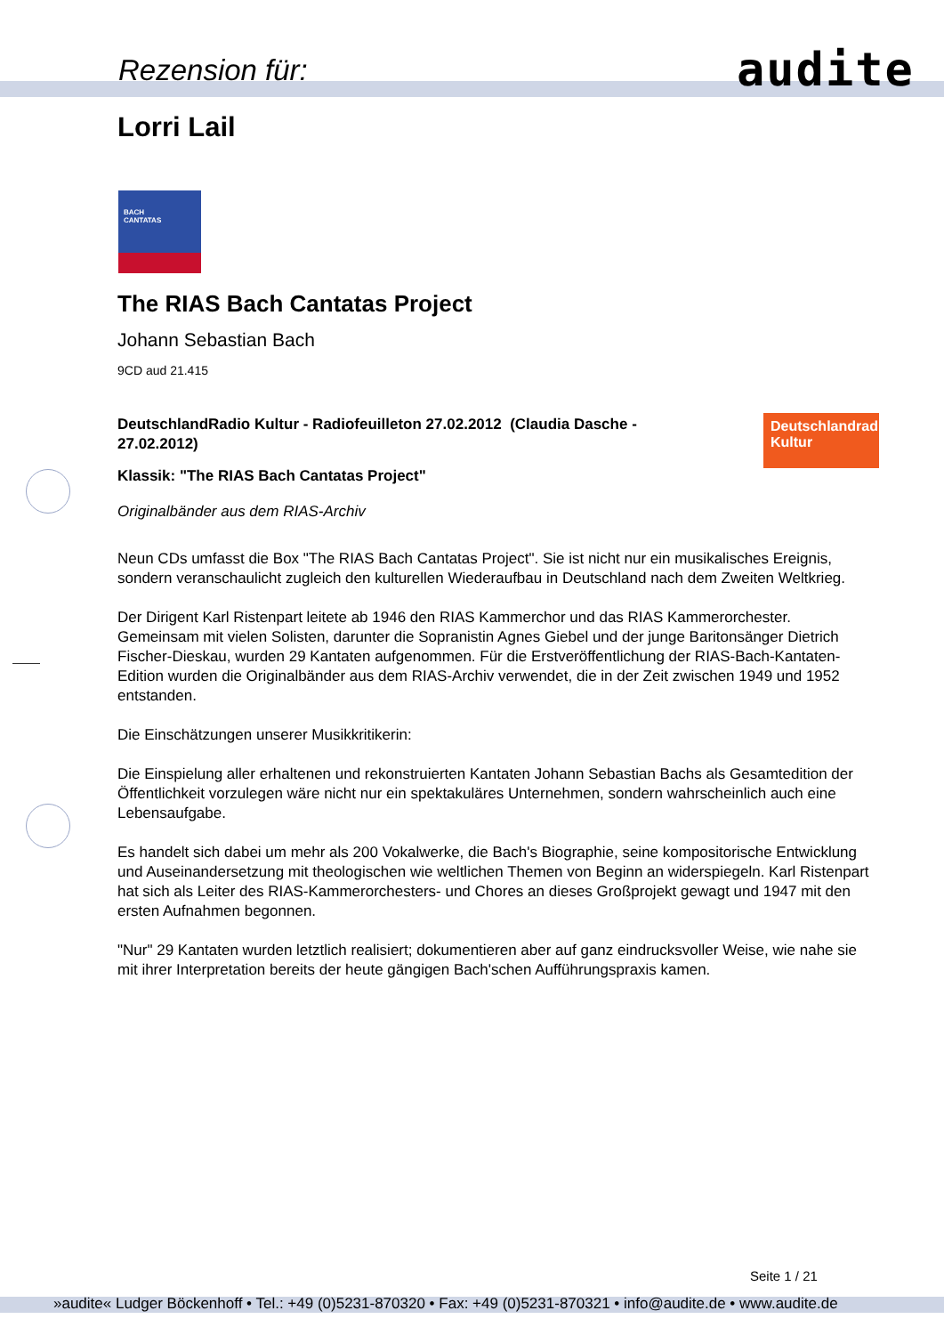Rezension für: audite
Lorri Lail
BACH
CANTATAS
The RIAS Bach Cantatas Project
Johann Sebastian Bach
9CD aud 21.415
Deutschlandradio
Kultur
DeutschlandRadio Kultur - Radiofeuilleton 27.02.2012 (Claudia Dasche - 27.02.2012)
Klassik: "The RIAS Bach Cantatas Project"
Originalbänder aus dem RIAS-Archiv
Neun CDs umfasst die Box "The RIAS Bach Cantatas Project". Sie ist nicht nur ein musikalisches Ereignis, sondern veranschaulicht zugleich den kulturellen Wiederaufbau in Deutschland nach dem Zweiten Weltkrieg.
Der Dirigent Karl Ristenpart leitete ab 1946 den RIAS Kammerchor und das RIAS Kammerorchester. Gemeinsam mit vielen Solisten, darunter die Sopranistin Agnes Giebel und der junge Baritonsänger Dietrich Fischer-Dieskau, wurden 29 Kantaten aufgenommen. Für die Erstveröffentlichung der RIAS-Bach-Kantaten-Edition wurden die Originalbänder aus dem RIAS-Archiv verwendet, die in der Zeit zwischen 1949 und 1952 entstanden.
Die Einschätzungen unserer Musikkritikerin:
Die Einspielung aller erhaltenen und rekonstruierten Kantaten Johann Sebastian Bachs als Gesamtedition der Öffentlichkeit vorzulegen wäre nicht nur ein spektakuläres Unternehmen, sondern wahrscheinlich auch eine Lebensaufgabe.
Es handelt sich dabei um mehr als 200 Vokalwerke, die Bach's Biographie, seine kompositorische Entwicklung und Auseinandersetzung mit theologischen wie weltlichen Themen von Beginn an widerspiegeln. Karl Ristenpart hat sich als Leiter des RIAS-Kammerorchesters- und Chores an dieses Großprojekt gewagt und 1947 mit den ersten Aufnahmen begonnen.
"Nur" 29 Kantaten wurden letztlich realisiert; dokumentieren aber auf ganz eindrucksvoller Weise, wie nahe sie mit ihrer Interpretation bereits der heute gängigen Bach'schen Aufführungspraxis kamen.
Seite 1 / 21
»audite« Ludger Böckenhoff • Tel.: +49 (0)5231-870320 • Fax: +49 (0)5231-870321 • info@audite.de • www.audite.de